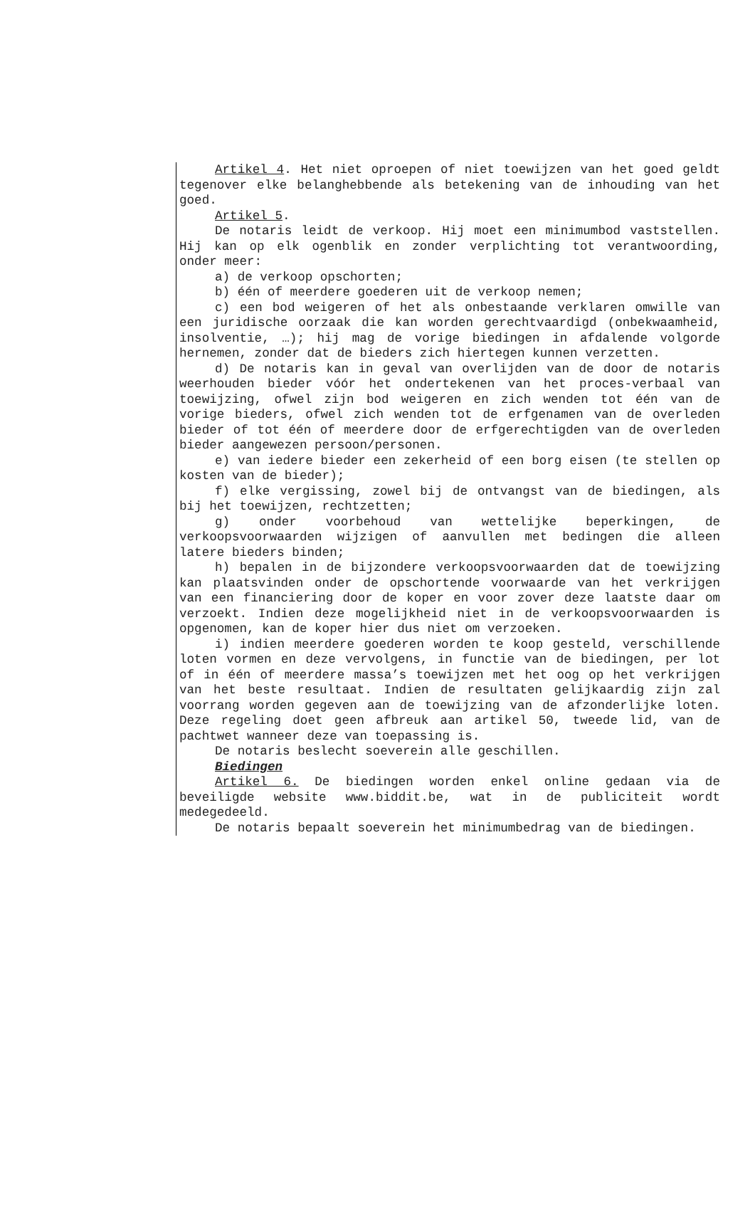Artikel 4. Het niet oproepen of niet toewijzen van het goed geldt tegenover elke belanghebbende als betekening van de inhouding van het goed.
Artikel 5.
De notaris leidt de verkoop. Hij moet een minimumbod vaststellen. Hij kan op elk ogenblik en zonder verplichting tot verantwoording, onder meer:
a) de verkoop opschorten;
b) één of meerdere goederen uit de verkoop nemen;
c) een bod weigeren of het als onbestaande verklaren omwille van een juridische oorzaak die kan worden gerechtvaardigd (onbekwaamheid, insolventie, …); hij mag de vorige biedingen in afdalende volgorde hernemen, zonder dat de bieders zich hiertegen kunnen verzetten.
d) De notaris kan in geval van overlijden van de door de notaris weerhouden bieder vóór het ondertekenen van het proces-verbaal van toewijzing, ofwel zijn bod weigeren en zich wenden tot één van de vorige bieders, ofwel zich wenden tot de erfgenamen van de overleden bieder of tot één of meerdere door de erfgerechtigden van de overleden bieder aangewezen persoon/personen.
e) van iedere bieder een zekerheid of een borg eisen (te stellen op kosten van de bieder);
f) elke vergissing, zowel bij de ontvangst van de biedingen, als bij het toewijzen, rechtzetten;
g) onder voorbehoud van wettelijke beperkingen, de verkoopsvoorwaarden wijzigen of aanvullen met bedingen die alleen latere bieders binden;
h) bepalen in de bijzondere verkoopsvoorwaarden dat de toewijzing kan plaatsvinden onder de opschortende voorwaarde van het verkrijgen van een financiering door de koper en voor zover deze laatste daar om verzoekt. Indien deze mogelijkheid niet in de verkoopsvoorwaarden is opgenomen, kan de koper hier dus niet om verzoeken.
i) indien meerdere goederen worden te koop gesteld, verschillende loten vormen en deze vervolgens, in functie van de biedingen, per lot of in één of meerdere massa’s toewijzen met het oog op het verkrijgen van het beste resultaat. Indien de resultaten gelijkaardig zijn zal voorrang worden gegeven aan de toewijzing van de afzonderlijke loten. Deze regeling doet geen afbreuk aan artikel 50, tweede lid, van de pachtwet wanneer deze van toepassing is.
De notaris beslecht soeverein alle geschillen.
Biedingen
Artikel 6. De biedingen worden enkel online gedaan via de beveiligde website www.biddit.be, wat in de publiciteit wordt medegedeeld.
De notaris bepaalt soeverein het minimumbedrag van de biedingen.